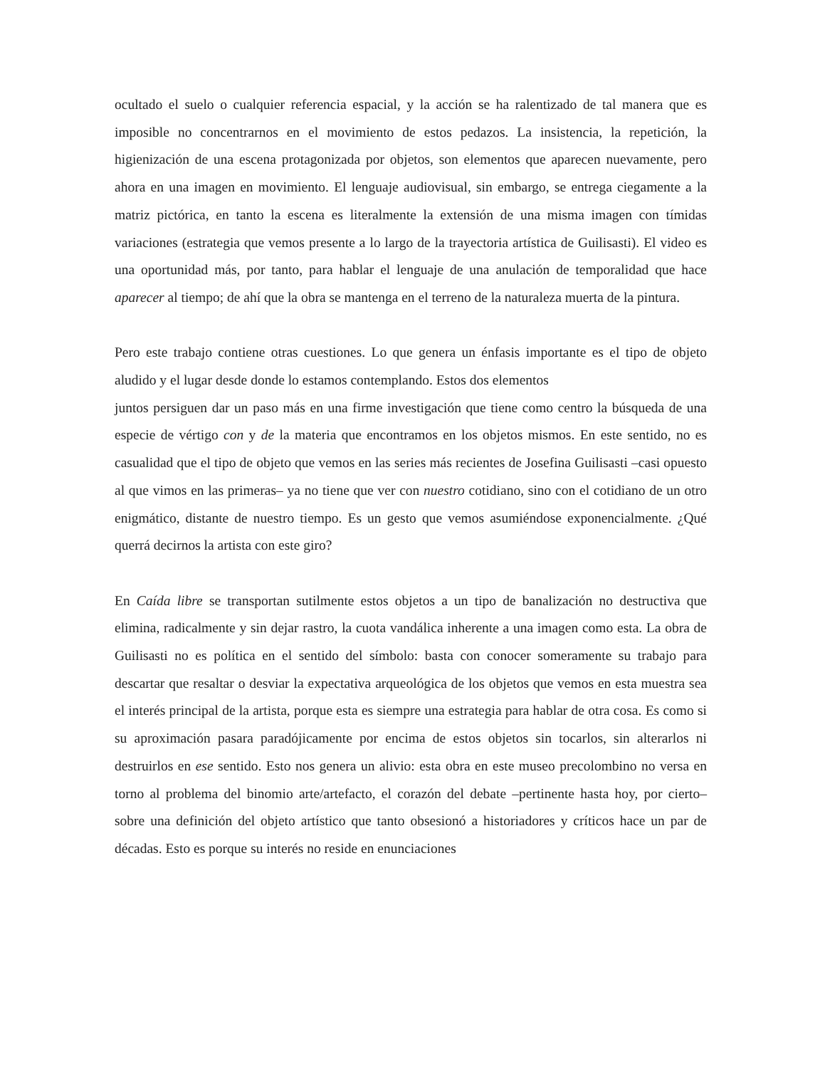ocultado el suelo o cualquier referencia espacial, y la acción se ha ralentizado de tal manera que es imposible no concentrarnos en el movimiento de estos pedazos. La insistencia, la repetición, la higienización de una escena protagonizada por objetos, son elementos que aparecen nuevamente, pero ahora en una imagen en movimiento. El lenguaje audiovisual, sin embargo, se entrega ciegamente a la matriz pictórica, en tanto la escena es literalmente la extensión de una misma imagen con tímidas variaciones (estrategia que vemos presente a lo largo de la trayectoria artística de Guilisasti). El video es una oportunidad más, por tanto, para hablar el lenguaje de una anulación de temporalidad que hace aparecer al tiempo; de ahí que la obra se mantenga en el terreno de la naturaleza muerta de la pintura.
Pero este trabajo contiene otras cuestiones. Lo que genera un énfasis importante es el tipo de objeto aludido y el lugar desde donde lo estamos contemplando. Estos dos elementos
juntos persiguen dar un paso más en una firme investigación que tiene como centro la búsqueda de una especie de vértigo con y de la materia que encontramos en los objetos mismos. En este sentido, no es casualidad que el tipo de objeto que vemos en las series más recientes de Josefina Guilisasti –casi opuesto al que vimos en las primeras– ya no tiene que ver con nuestro cotidiano, sino con el cotidiano de un otro enigmático, distante de nuestro tiempo. Es un gesto que vemos asumiéndose exponencialmente. ¿Qué querrá decirnos la artista con este giro?
En Caída libre se transportan sutilmente estos objetos a un tipo de banalización no destructiva que elimina, radicalmente y sin dejar rastro, la cuota vandálica inherente a una imagen como esta. La obra de Guilisasti no es política en el sentido del símbolo: basta con conocer someramente su trabajo para descartar que resaltar o desviar la expectativa arqueológica de los objetos que vemos en esta muestra sea el interés principal de la artista, porque esta es siempre una estrategia para hablar de otra cosa. Es como si su aproximación pasara paradójicamente por encima de estos objetos sin tocarlos, sin alterarlos ni destruirlos en ese sentido. Esto nos genera un alivio: esta obra en este museo precolombino no versa en torno al problema del binomio arte/artefacto, el corazón del debate –pertinente hasta hoy, por cierto– sobre una definición del objeto artístico que tanto obsesionó a historiadores y críticos hace un par de décadas. Esto es porque su interés no reside en enunciaciones